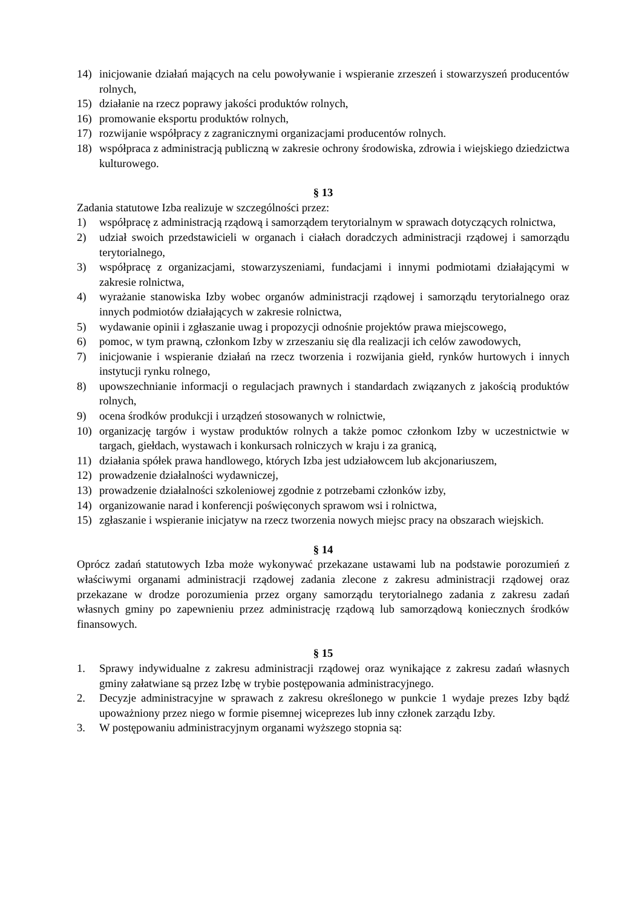14) inicjowanie działań mających na celu powoływanie i wspieranie zrzeszeń i stowarzyszeń producentów rolnych,
15) działanie na rzecz poprawy jakości produktów rolnych,
16) promowanie eksportu produktów rolnych,
17) rozwijanie współpracy z zagranicznymi organizacjami producentów rolnych.
18) współpraca z administracją publiczną w zakresie ochrony środowiska, zdrowia i wiejskiego dziedzictwa kulturowego.
§ 13
Zadania statutowe Izba realizuje w szczególności przez:
1) współpracę z administracją rządową i samorządem terytorialnym w sprawach dotyczących rolnictwa,
2) udział swoich przedstawicieli w organach i ciałach doradczych administracji rządowej i samorządu terytorialnego,
3) współpracę z organizacjami, stowarzyszeniami, fundacjami i innymi podmiotami działającymi w zakresie rolnictwa,
4) wyrażanie stanowiska Izby wobec organów administracji rządowej i samorządu terytorialnego oraz innych podmiotów działających w zakresie rolnictwa,
5) wydawanie opinii i zgłaszanie uwag i propozycji odnośnie projektów prawa miejscowego,
6) pomoc, w tym prawną, członkom Izby w zrzeszaniu się dla realizacji ich celów zawodowych,
7) inicjowanie i wspieranie działań na rzecz tworzenia i rozwijania giełd, rynków hurtowych i innych instytucji rynku rolnego,
8) upowszechnianie informacji o regulacjach prawnych i standardach związanych z jakością produktów rolnych,
9) ocena środków produkcji i urządzeń stosowanych w rolnictwie,
10) organizację targów i wystaw produktów rolnych a także pomoc członkom Izby w uczestnictwie w targach, giełdach, wystawach i konkursach rolniczych w kraju i za granicą,
11) działania spółek prawa handlowego, których Izba jest udziałowcem lub akcjonariuszem,
12) prowadzenie działalności wydawniczej,
13) prowadzenie działalności szkoleniowej zgodnie z potrzebami członków izby,
14) organizowanie narad i konferencji poświęconych sprawom wsi i rolnictwa,
15) zgłaszanie i wspieranie inicjatyw na rzecz tworzenia nowych miejsc pracy na obszarach wiejskich.
§ 14
Oprócz zadań statutowych Izba może wykonywać przekazane ustawami lub na podstawie porozumień z właściwymi organami administracji rządowej zadania zlecone z zakresu administracji rządowej oraz przekazane w drodze porozumienia przez organy samorządu terytorialnego zadania z zakresu zadań własnych gminy po zapewnieniu przez administrację rządową lub samorządową koniecznych środków finansowych.
§ 15
1. Sprawy indywidualne z zakresu administracji rządowej oraz wynikające z zakresu zadań własnych gminy załatwiane są przez Izbę w trybie postępowania administracyjnego.
2. Decyzje administracyjne w sprawach z zakresu określonego w punkcie 1 wydaje prezes Izby bądź upoważniony przez niego w formie pisemnej wiceprezes lub inny członek zarządu Izby.
3. W postępowaniu administracyjnym organami wyższego stopnia są: